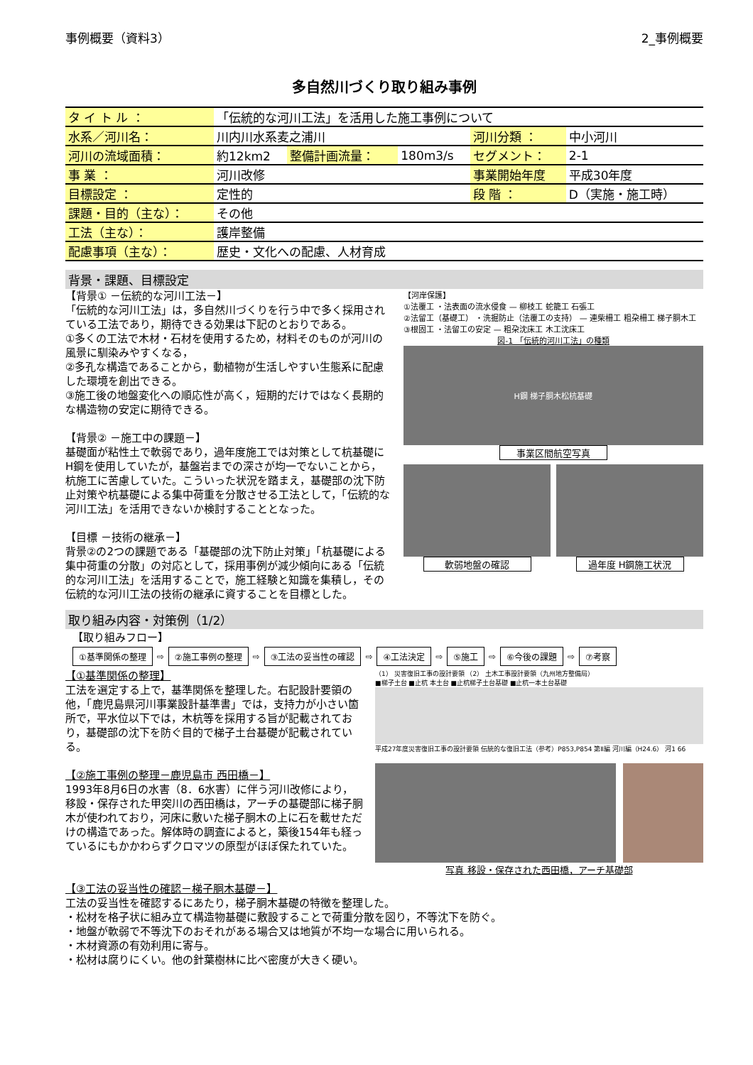事例概要（資料3） 2_事例概要
多自然川づくり取り組み事例
| タ イ ト ル ： | 「伝統的な河川工法」を活用した施工事例について | | | | |
| 水系／河川名： | 川内川水系麦之浦川 | | | 河川分類 ： | 中小河川 |
| 河川の流域面積： | 約12km2 | 整備計画流量： | 180m3/s | セグメント： | 2-1 |
| 事 業 ： | 河川改修 | | | 事業開始年度 | 平成30年度 |
| 目標設定 ： | 定性的 | | | 段 階 ： | D（実施・施工時） |
| 課題・目的（主な）： | その他 | | | | |
| 工法（主な）： | 護岸整備 | | | | |
| 配慮事項（主な）： | 歴史・文化への配慮、人材育成 | | | | |
背景・課題、目標設定
【背景① －伝統的な河川工法－】
「伝統的な河川工法」は，多自然川づくりを行う中で多く採用されている工法であり，期待できる効果は下記のとおりである。
①多くの工法で木材・石材を使用するため，材料そのものが河川の風景に馴染みやすくなる，
②多孔な構造であることから，動植物が生活しやすい生態系に配慮した環境を創出できる。
③施工後の地盤変化への順応性が高く，短期的だけではなく長期的な構造物の安定に期待できる。
【背景② －施工中の課題－】
基礎面が粘性土で軟弱であり，過年度施工では対策として杭基礎にH鋼を使用していたが，基盤岩までの深さが均一でないことから，杭施工に苦慮していた。こういった状況を踏まえ，基礎部の沈下防止対策や杭基礎による集中荷重を分散させる工法として，「伝統的な河川工法」を活用できないか検討することとなった。
【目標 －技術の継承－】
背景②の2つの課題である「基礎部の沈下防止対策」「杭基礎による集中荷重の分散」の対応として，採用事例が減少傾向にある「伝統的な河川工法」を活用することで，施工経験と知識を集積し，その伝統的な河川工法の技術の継承に資することを目標とした。
【河岸保護】
①法覆工 ・法表面の流水侵食 — 柳枝工 蛇籠工 石張工
②法留工（基礎工） ・洗掘防止（法覆工の支持） — 連柴柵工 粗朶柵工 梯子胴木工
③根固工 ・法留工の安定 — 粗朶沈床工 木工沈床工
図-1 「伝統的河川工法」の種類
H鋼 梯子胴木松杭基礎
事業区間航空写真
軟弱地盤の確認 過年度 H鋼施工状況
取り組み内容・対策例（1/2）
【取り組みフロー】
①基準関係の整理 ⇨ ②施工事例の整理 ⇨ ③工法の妥当性の確認 ⇨ ④工法決定 ⇨ ⑤施工 ⇨ ⑥今後の課題 ⇨ ⑦考察
【①基準関係の整理】
工法を選定する上で，基準関係を整理した。右記設計要領の他，「鹿児島県河川事業設計基準書」では，支持力が小さい箇所で，平水位以下では，木杭等を採用する旨が記載されており，基礎部の沈下を防ぐ目的で梯子土台基礎が記載されている。
【②施工事例の整理－鹿児島市 西田橋－】
1993年8月6日の水害（8．6水害）に伴う河川改修により，移設・保存された甲突川の西田橋は，アーチの基礎部に梯子胴木が使われており，河床に敷いた梯子胴木の上に石を載せただけの構造であった。解体時の調査によると，築後154年も経っているにもかかわらずクロマツの原型がほぼ保たれていた。
（1） 災害復旧工事の設計要領 （2） 土木工事設計要領（九州地方整備局）
■梯子土台 ■止杭 本土台 ■止杭梯子土台基礎 ■止杭一本土台基礎
平成27年度災害復旧工事の設計要領 伝統的な復旧工法（参考）P853,P854 第Ⅱ編 河川編（H24.6） 河1 66
写真 移設・保存された西田橋，アーチ基礎部
【③工法の妥当性の確認－梯子胴木基礎－】
工法の妥当性を確認するにあたり，梯子胴木基礎の特徴を整理した。
・松材を格子状に組み立て構造物基礎に敷設することで荷重分散を図り，不等沈下を防ぐ。
・地盤が軟弱で不等沈下のおそれがある場合又は地質が不均一な場合に用いられる。
・木材資源の有効利用に寄与。
・松材は腐りにくい。他の針葉樹林に比べ密度が大きく硬い。